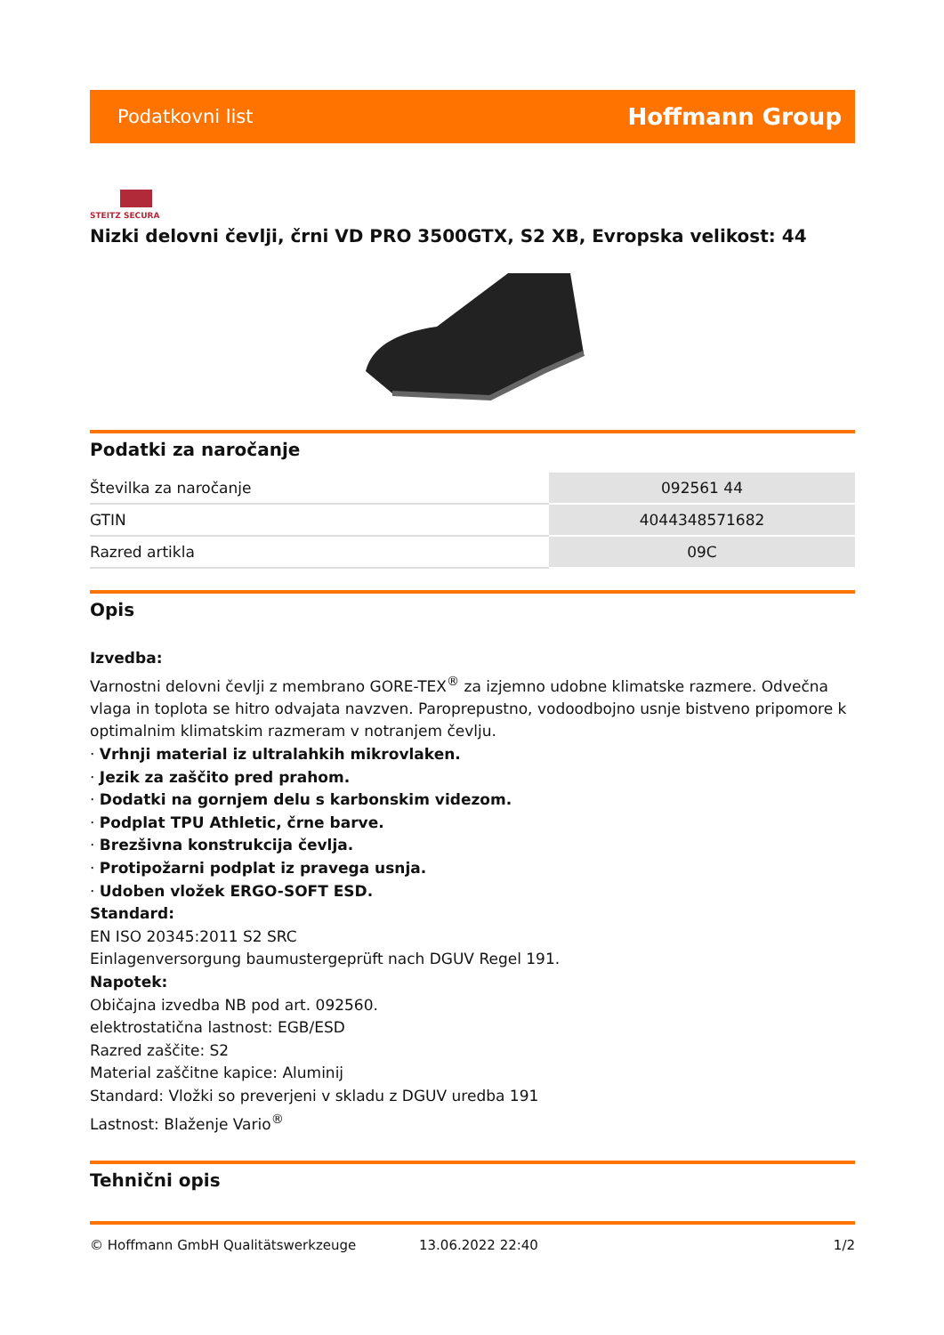Podatkovni list Hoffmann Group
STEITZ SECURA
Nizki delovni čevlji, črni VD PRO 3500GTX, S2 XB, Evropska velikost: 44
Podatki za naročanje
| Številka za naročanje | 092561 44 |
| GTIN | 4044348571682 |
| Razred artikla | 09C |
Opis
Izvedba:
Varnostni delovni čevlji z membrano GORE-TEX<sup>®</sup> za izjemno udobne klimatske razmere. Odvečna vlaga in toplota se hitro odvajata navzven. Paroprepustno, vodoodbojno usnje bistveno pripomore k optimalnim klimatskim razmeram v notranjem čevlju.
· Vrhnji material iz ultralahkih mikrovlaken.
· Jezik za zaščito pred prahom.
· Dodatki na gornjem delu s karbonskim videzom.
· Podplat TPU Athletic, črne barve.
· Brezšivna konstrukcija čevlja.
· Protipožarni podplat iz pravega usnja.
· Udoben vložek ERGO-SOFT ESD.
Standard:
EN ISO 20345:2011 S2 SRC
Einlagenversorgung baumustergeprüft nach DGUV Regel 191.
Napotek:
Običajna izvedba NB pod art. 092560.
elektrostatična lastnost: EGB/ESD
Razred zaščite: S2
Material zaščitne kapice: Aluminij
Standard: Vložki so preverjeni v skladu z DGUV uredba 191
Lastnost: Blaženje Vario<sup>®</sup>
Tehnični opis
© Hoffmann GmbH Qualitätswerkzeuge 13.06.2022 22:40 1/2